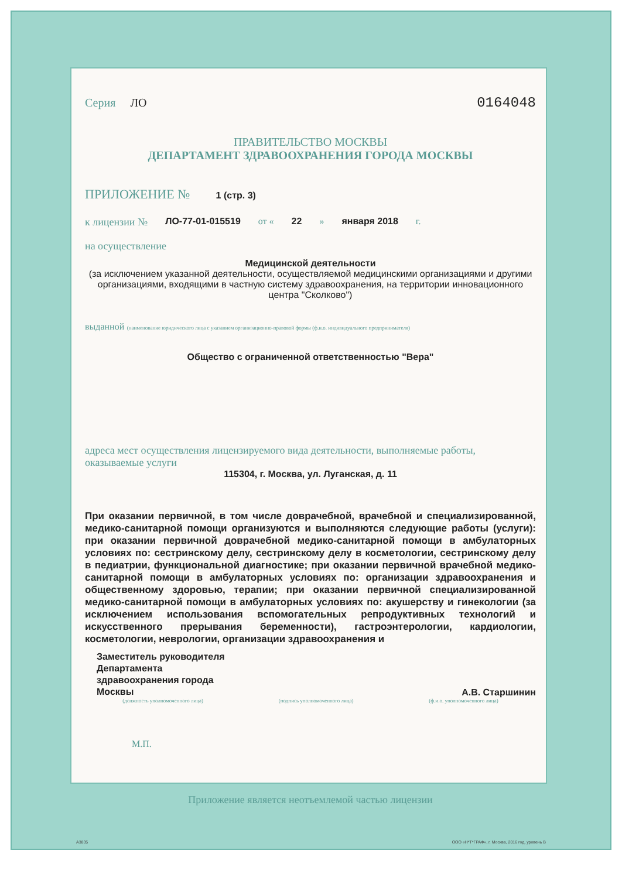Серия ЛО 0164048
ПРАВИТЕЛЬСТВО МОСКВЫ
ДЕПАРТАМЕНТ ЗДРАВООХРАНЕНИЯ ГОРОДА МОСКВЫ
ПРИЛОЖЕНИЕ № 1 (стр. 3)
к лицензии № ЛО-77-01-015519 от « 22 » января 2018 г.
на осуществление
Медицинской деятельности
(за исключением указанной деятельности, осуществляемой медицинскими организациями и другими организациями, входящими в частную систему здравоохранения, на территории инновационного центра "Сколково")
выданной (наименование юридического лица с указанием организационно-правовой формы (ф.и.о. индивидуального предпринимателя)
Общество с ограниченной ответственностью "Вера"
адреса мест осуществления лицензируемого вида деятельности, выполняемые работы, оказываемые услуги
115304, г. Москва, ул. Луганская, д. 11
При оказании первичной, в том числе доврачебной, врачебной и специализированной, медико-санитарной помощи организуются и выполняются следующие работы (услуги): при оказании первичной доврачебной медико-санитарной помощи в амбулаторных условиях по: сестринскому делу, сестринскому делу в косметологии, сестринскому делу в педиатрии, функциональной диагностике; при оказании первичной врачебной медико-санитарной помощи в амбулаторных условиях по: организации здравоохранения и общественному здоровью, терапии; при оказании первичной специализированной медико-санитарной помощи в амбулаторных условиях по: акушерству и гинекологии (за исключением использования вспомогательных репродуктивных технологий и искусственного прерывания беременности), гастроэнтерологии, кардиологии, косметологии, неврологии, организации здравоохранения и
Заместитель руководителя
Департамента
здравоохранения города
Москвы А.В. Старшинин
(должность уполномоченного лица) (подпись уполномоченного лица) (ф.и.о. уполномоченного лица)
М.П.
Приложение является неотъемлемой частью лицензии
А3835
ООО «Н*Т*ГРАФ», г. Москва, 2016 год, уровень В